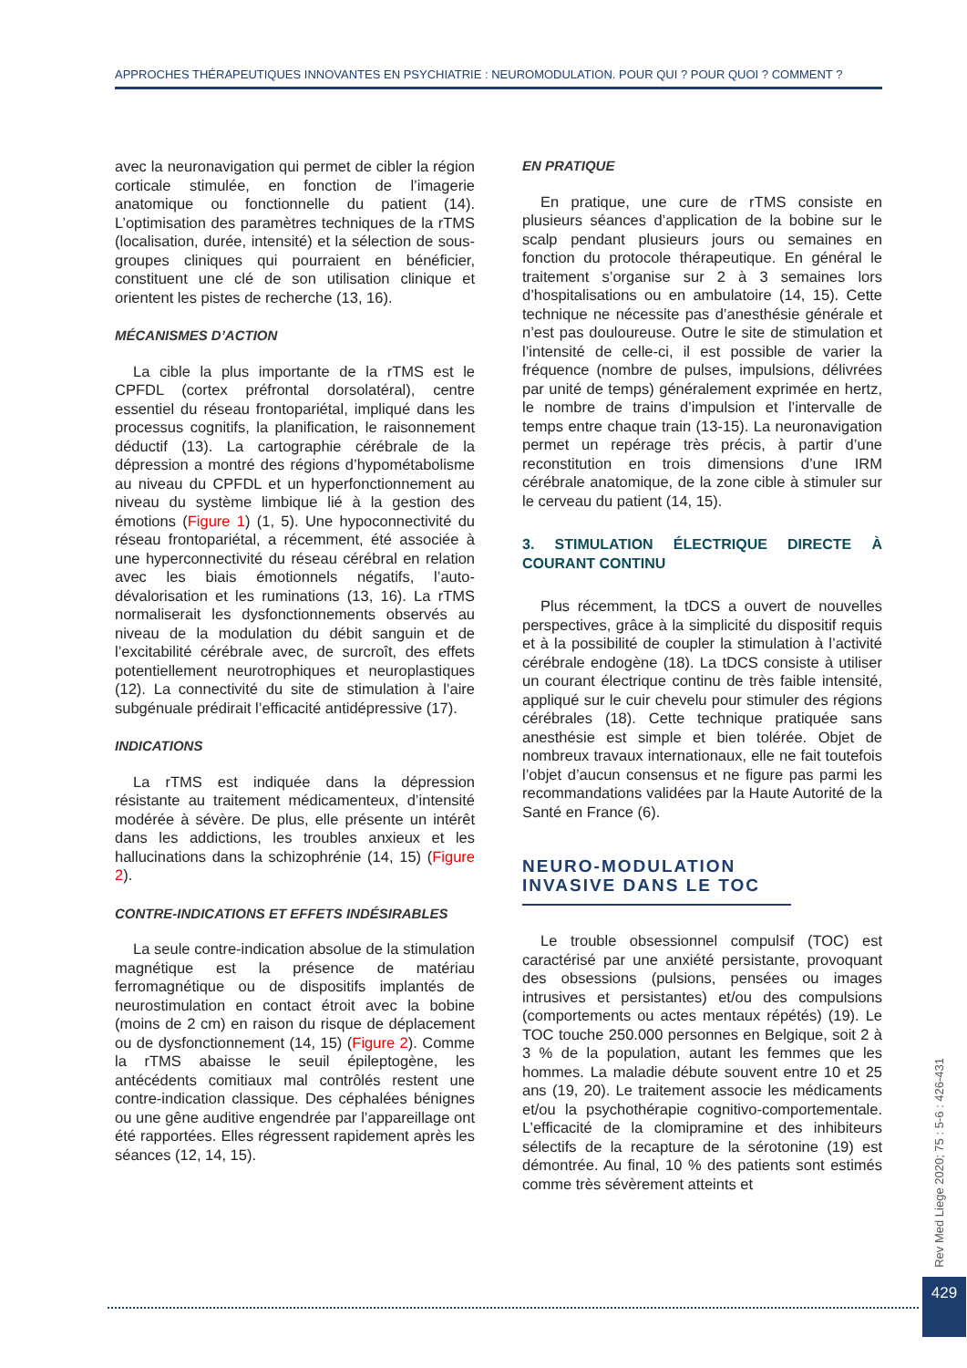APPROCHES THÉRAPEUTIQUES INNOVANTES EN PSYCHIATRIE : NEUROMODULATION. POUR QUI ? POUR QUOI ? COMMENT ?
avec la neuronavigation qui permet de cibler la région corticale stimulée, en fonction de l’imagerie anatomique ou fonctionnelle du patient (14). L’optimisation des paramètres techniques de la rTMS (localisation, durée, intensité) et la sélection de sous-groupes cliniques qui pourraient en bénéficier, constituent une clé de son utilisation clinique et orientent les pistes de recherche (13, 16).
MÉCANISMES D’ACTION
La cible la plus importante de la rTMS est le CPFDL (cortex préfrontal dorsolatéral), centre essentiel du réseau frontopariétal, impliqué dans les processus cognitifs, la planification, le raisonnement déductif (13). La cartographie cérébrale de la dépression a montré des régions d’hypométabolisme au niveau du CPFDL et un hyperfonctionnement au niveau du système limbique lié à la gestion des émotions (Figure 1) (1, 5). Une hypoconnectivité du réseau frontopariétal, a récemment, été associée à une hyperconnectivité du réseau cérébral en relation avec les biais émotionnels négatifs, l’auto-dévalorisation et les ruminations (13, 16). La rTMS normaliserait les dysfonctionnements observés au niveau de la modulation du débit sanguin et de l’excitabilité cérébrale avec, de surcroît, des effets potentiellement neurotrophiques et neuroplastiques (12). La connectivité du site de stimulation à l’aire subgénuale prédirait l’efficacité antidépressive (17).
INDICATIONS
La rTMS est indiquée dans la dépression résistante au traitement médicamenteux, d’intensité modérée à sévère. De plus, elle présente un intérêt dans les addictions, les troubles anxieux et les hallucinations dans la schizophrénie (14, 15) (Figure 2).
CONTRE-INDICATIONS ET EFFETS INDÉSIRABLES
La seule contre-indication absolue de la stimulation magnétique est la présence de matériau ferromagnétique ou de dispositifs implantés de neurostimulation en contact étroit avec la bobine (moins de 2 cm) en raison du risque de déplacement ou de dysfonctionnement (14, 15) (Figure 2). Comme la rTMS abaisse le seuil épileptogène, les antécédents comitiaux mal contrôlés restent une contre-indication classique. Des céphalées bénignes ou une gêne auditive engendrée par l’appareillage ont été rapportées. Elles régressent rapidement après les séances (12, 14, 15).
EN PRATIQUE
En pratique, une cure de rTMS consiste en plusieurs séances d’application de la bobine sur le scalp pendant plusieurs jours ou semaines en fonction du protocole thérapeutique. En général le traitement s’organise sur 2 à 3 semaines lors d’hospitalisations ou en ambulatoire (14, 15). Cette technique ne nécessite pas d’anesthésie générale et n’est pas douloureuse. Outre le site de stimulation et l’intensité de celle-ci, il est possible de varier la fréquence (nombre de pulses, impulsions, délivrées par unité de temps) généralement exprimée en hertz, le nombre de trains d’impulsion et l’intervalle de temps entre chaque train (13-15). La neuronavigation permet un repérage très précis, à partir d’une reconstitution en trois dimensions d’une IRM cérébrale anatomique, de la zone cible à stimuler sur le cerveau du patient (14, 15).
3. STIMULATION ÉLECTRIQUE DIRECTE À COURANT CONTINU
Plus récemment, la tDCS a ouvert de nouvelles perspectives, grâce à la simplicité du dispositif requis et à la possibilité de coupler la stimulation à l’activité cérébrale endogène (18). La tDCS consiste à utiliser un courant électrique continu de très faible intensité, appliqué sur le cuir chevelu pour stimuler des régions cérébrales (18). Cette technique pratiquée sans anesthésie est simple et bien tolérée. Objet de nombreux travaux internationaux, elle ne fait toutefois l’objet d’aucun consensus et ne figure pas parmi les recommandations validées par la Haute Autorité de la Santé en France (6).
NEURO-MODULATION INVASIVE DANS LE TOC
Le trouble obsessionnel compulsif (TOC) est caractérisé par une anxiété persistante, provoquant des obsessions (pulsions, pensées ou images intrusives et persistantes) et/ou des compulsions (comportements ou actes mentaux répétés) (19). Le TOC touche 250.000 personnes en Belgique, soit 2 à 3 % de la population, autant les femmes que les hommes. La maladie débute souvent entre 10 et 25 ans (19, 20). Le traitement associe les médicaments et/ou la psychothérapie cognitivo-comportementale. L’efficacité de la clomipramine et des inhibiteurs sélectifs de la recapture de la sérotonine (19) est démontrée. Au final, 10 % des patients sont estimés comme très sévèrement atteints et
Rev Med Liege 2020; 75 : 5-6 : 426-431
429